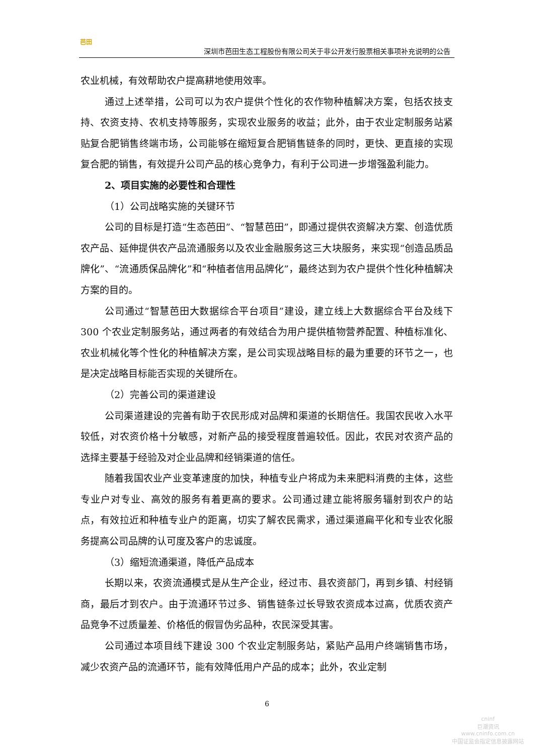芭田
深圳市芭田生态工程股份有限公司关于非公开发行股票相关事项补充说明的公告
农业机械，有效帮助农户提高耕地使用效率。
通过上述举措，公司可以为农户提供个性化的农作物种植解决方案，包括农技支持、农资支持、农机支持等服务，实现农业服务的收益；此外，由于农业定制服务站紧贴复合肥销售终端市场，公司能够在缩短复合肥销售链条的同时，更快、更直接的实现复合肥的销售，有效提升公司产品的核心竞争力，有利于公司进一步增强盈利能力。
2、项目实施的必要性和合理性
（1）公司战略实施的关键环节
公司的目标是打造“生态芭田”、“智慧芭田”，即通过提供农资解决方案、创造优质农产品、延伸提供农产品流通服务以及农业金融服务这三大块服务，来实现“创造品质品牌化”、“流通质保品牌化”和“种植者信用品牌化”，最终达到为农户提供个性化种植解决方案的目的。
公司通过“智慧芭田大数据综合平台项目”建设，建立线上大数据综合平台及线下 300 个农业定制服务站，通过两者的有效结合为用户提供植物营养配置、种植标准化、农业机械化等个性化的种植解决方案，是公司实现战略目标的最为重要的环节之一，也是决定战略目标能否实现的关键所在。
（2）完善公司的渠道建设
公司渠道建设的完善有助于农民形成对品牌和渠道的长期信任。我国农民收入水平较低，对农资价格十分敏感，对新产品的接受程度普遍较低。因此，农民对农资产品的选择主要基于经验及对企业品牌和经销渠道的信任。
随着我国农业产业变革速度的加快，种植专业户将成为未来肥料消费的主体，这些专业户对专业、高效的服务有着更高的要求。公司通过建立能将服务辐射到农户的站点，有效拉近和种植专业户的距离，切实了解农民需求，通过渠道扁平化和专业农化服务提高公司品牌的认可度及客户的忠诚度。
（3）缩短流通渠道，降低产品成本
长期以来，农资流通模式是从生产企业，经过市、县农资部门，再到乡镇、村经销商，最后才到农户。由于流通环节过多、销售链条过长导致农资成本过高，优质农资产品竞争不过质量差、价格低的假冒伪劣品种，农民深受其害。
公司通过本项目线下建设 300 个农业定制服务站，紧贴产品用户终端销售市场，减少农资产品的流通环节，能有效降低用户产品的成本；此外，农业定制
6
cninf
巨潮资讯
www.cninfo.com.cn
中国证监会指定信息披露网站